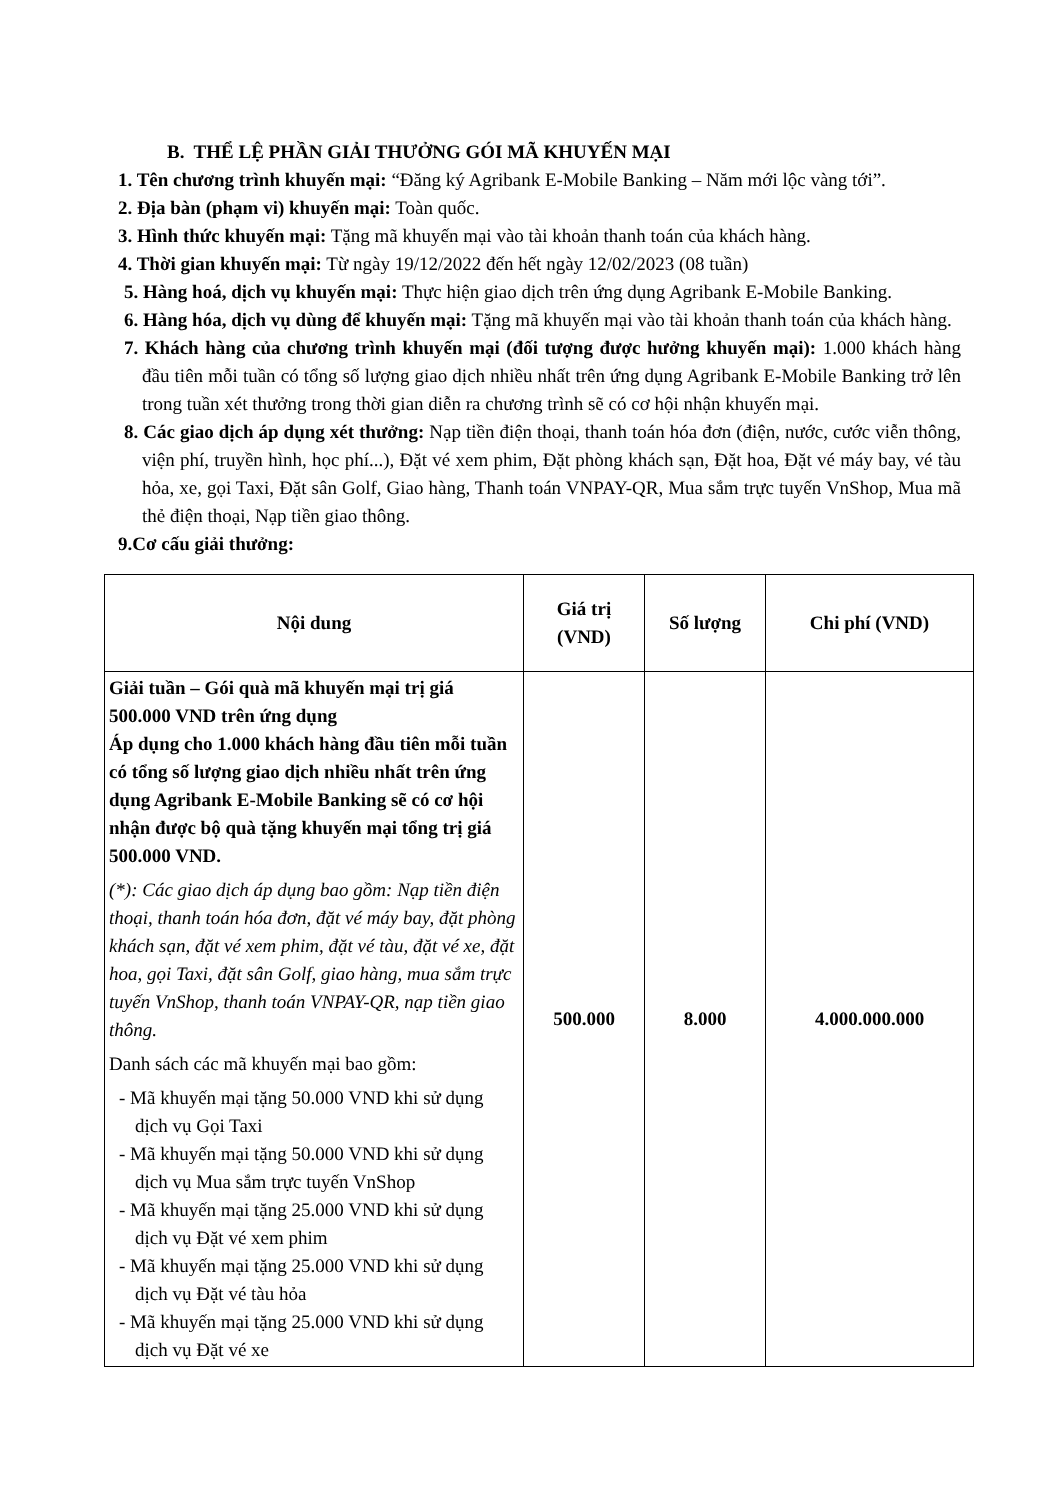B. THỂ LỆ PHẦN GIẢI THƯỞNG GÓI MÃ KHUYẾN MẠI
1. Tên chương trình khuyến mại: “Đăng ký Agribank E-Mobile Banking – Năm mới lộc vàng tới”.
2. Địa bàn (phạm vi) khuyến mại: Toàn quốc.
3. Hình thức khuyến mại: Tặng mã khuyến mại vào tài khoản thanh toán của khách hàng.
4. Thời gian khuyến mại: Từ ngày 19/12/2022 đến hết ngày 12/02/2023 (08 tuần)
5. Hàng hoá, dịch vụ khuyến mại: Thực hiện giao dịch trên ứng dụng Agribank E-Mobile Banking.
6. Hàng hóa, dịch vụ dùng để khuyến mại: Tặng mã khuyến mại vào tài khoản thanh toán của khách hàng.
7. Khách hàng của chương trình khuyến mại (đối tượng được hưởng khuyến mại): 1.000 khách hàng đầu tiên mỗi tuần có tổng số lượng giao dịch nhiều nhất trên ứng dụng Agribank E-Mobile Banking trở lên trong tuần xét thưởng trong thời gian diễn ra chương trình sẽ có cơ hội nhận khuyến mại.
8. Các giao dịch áp dụng xét thưởng: Nạp tiền điện thoại, thanh toán hóa đơn (điện, nước, cước viễn thông, viện phí, truyền hình, học phí...), Đặt vé xem phim, Đặt phòng khách sạn, Đặt hoa, Đặt vé máy bay, vé tàu hỏa, xe, gọi Taxi, Đặt sân Golf, Giao hàng, Thanh toán VNPAY-QR, Mua sắm trực tuyến VnShop, Mua mã thẻ điện thoại, Nạp tiền giao thông.
9.Cơ cấu giải thưởng:
| Nội dung | Giá trị (VND) | Số lượng | Chi phí (VND) |
| --- | --- | --- | --- |
| Giải tuần – Gói quà mã khuyến mại trị giá 500.000 VND trên ứng dụng Áp dụng cho 1.000 khách hàng đầu tiên mỗi tuần có tổng số lượng giao dịch nhiều nhất trên ứng dụng Agribank E-Mobile Banking sẽ có cơ hội nhận được bộ quà tặng khuyến mại tổng trị giá 500.000 VND. (*): Các giao dịch áp dụng bao gồm: Nạp tiền điện thoại, thanh toán hóa đơn, đặt vé máy bay, đặt phòng khách sạn, đặt vé xem phim, đặt vé tàu, đặt vé xe, đặt hoa, gọi Taxi, đặt sân Golf, giao hàng, mua sắm trực tuyến VnShop, thanh toán VNPAY-QR, nạp tiền giao thông. Danh sách các mã khuyến mại bao gồm: - Mã khuyến mại tặng 50.000 VND khi sử dụng dịch vụ Gọi Taxi - Mã khuyến mại tặng 50.000 VND khi sử dụng dịch vụ Mua sắm trực tuyến VnShop - Mã khuyến mại tặng 25.000 VND khi sử dụng dịch vụ Đặt vé xem phim - Mã khuyến mại tặng 25.000 VND khi sử dụng dịch vụ Đặt vé tàu hỏa - Mã khuyến mại tặng 25.000 VND khi sử dụng dịch vụ Đặt vé xe | 500.000 | 8.000 | 4.000.000.000 |